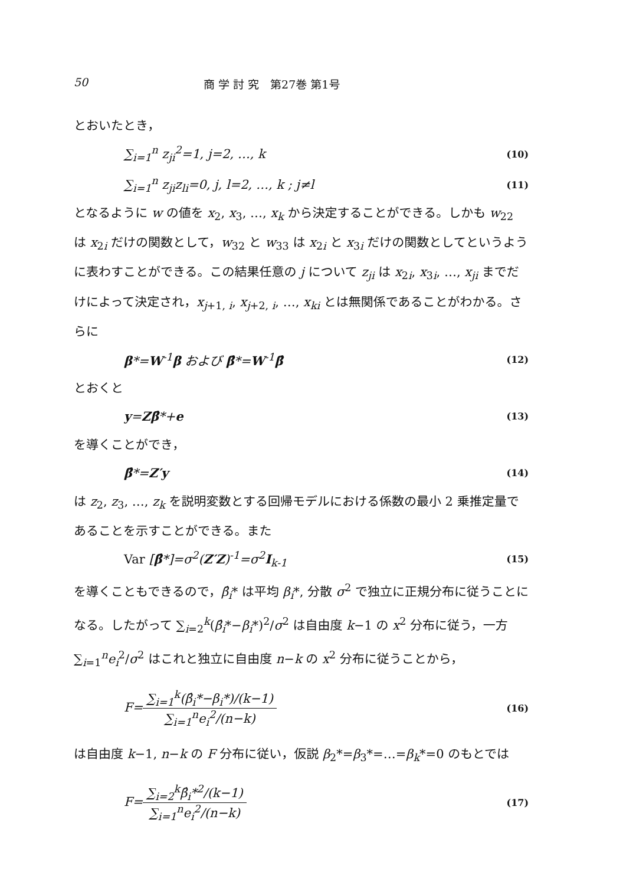50 商 学 討 究　第27巻 第1号
とおいたとき，
∑<sub>i=1</sub><sup>n</sup> z<sub>ji</sub><sup>2</sup>=1, j=2, …, k (10)
∑<sub>i=1</sub><sup>n</sup> z<sub>ji</sub>z<sub>li</sub>=0, j, l=2, …, k ; j≠l (11)
となるように w の値を x<sub>2</sub>, x<sub>3</sub>, …, x<sub>k</sub> から決定することができる。しかも w<sub>22</sub> は x<sub>2i</sub> だけの関数として，w<sub>32</sub> と w<sub>33</sub> は x<sub>2i</sub> と x<sub>3i</sub> だけの関数としてというように表わすことができる。この結果任意の j について z<sub>ji</sub> は x<sub>2i</sub>, x<sub>3i</sub>, …, x<sub>ji</sub> までだけによって決定され，x<sub>j+1, i</sub>, x<sub>j+2, i</sub>, …, x<sub>ki</sub> とは無関係であることがわかる。さらに
β*=W<sup>-1</sup>β および β̂*=W<sup>-1</sup>β̂ (12)
とおくと
y=Zβ̂*+e (13)
を導くことができ，
β̂*=Z′y (14)
は z<sub>2</sub>, z<sub>3</sub>, …, z<sub>k</sub> を説明変数とする回帰モデルにおける係数の最小 2 乗推定量であることを示すことができる。また
Var [β̂*]=σ<sup>2</sup>(Z′Z)<sup>-1</sup>=σ<sup>2</sup>I<sub>k-1</sub> (15)
を導くこともできるので，β̂<sub>i</sub>* は平均 β<sub>i</sub>*, 分散 σ<sup>2</sup> で独立に正規分布に従うことになる。したがって ∑<sub>i=2</sub><sup>k</sup>(β̂<sub>i</sub>*−β<sub>i</sub>*)<sup>2</sup>/σ<sup>2</sup> は自由度 k−1 の x<sup>2</sup> 分布に従う，一方 ∑<sub>i=1</sub><sup>n</sup>e<sub>i</sub><sup>2</sup>/σ<sup>2</sup> はこれと独立に自由度 n−k の x<sup>2</sup> 分布に従うことから，
F=∑<sub>i=1</sub><sup>k</sup>(β̂<sub>i</sub>*−β<sub>i</sub>*)/(k−1) ∑<sub>i=1</sub><sup>n</sup>e<sub>i</sub><sup>2</sup>/(n−k) (16)
は自由度 k−1, n−k の F 分布に従い，仮説 β<sub>2</sub>*=β<sub>3</sub>*=…=β<sub>k</sub>*=0 のもとでは
F=∑<sub>i=2</sub><sup>k</sup>β̂<sub>i</sub>*<sup>2</sup>/(k−1) ∑<sub>i=1</sub><sup>n</sup>e<sub>i</sub><sup>2</sup>/(n−k) (17)